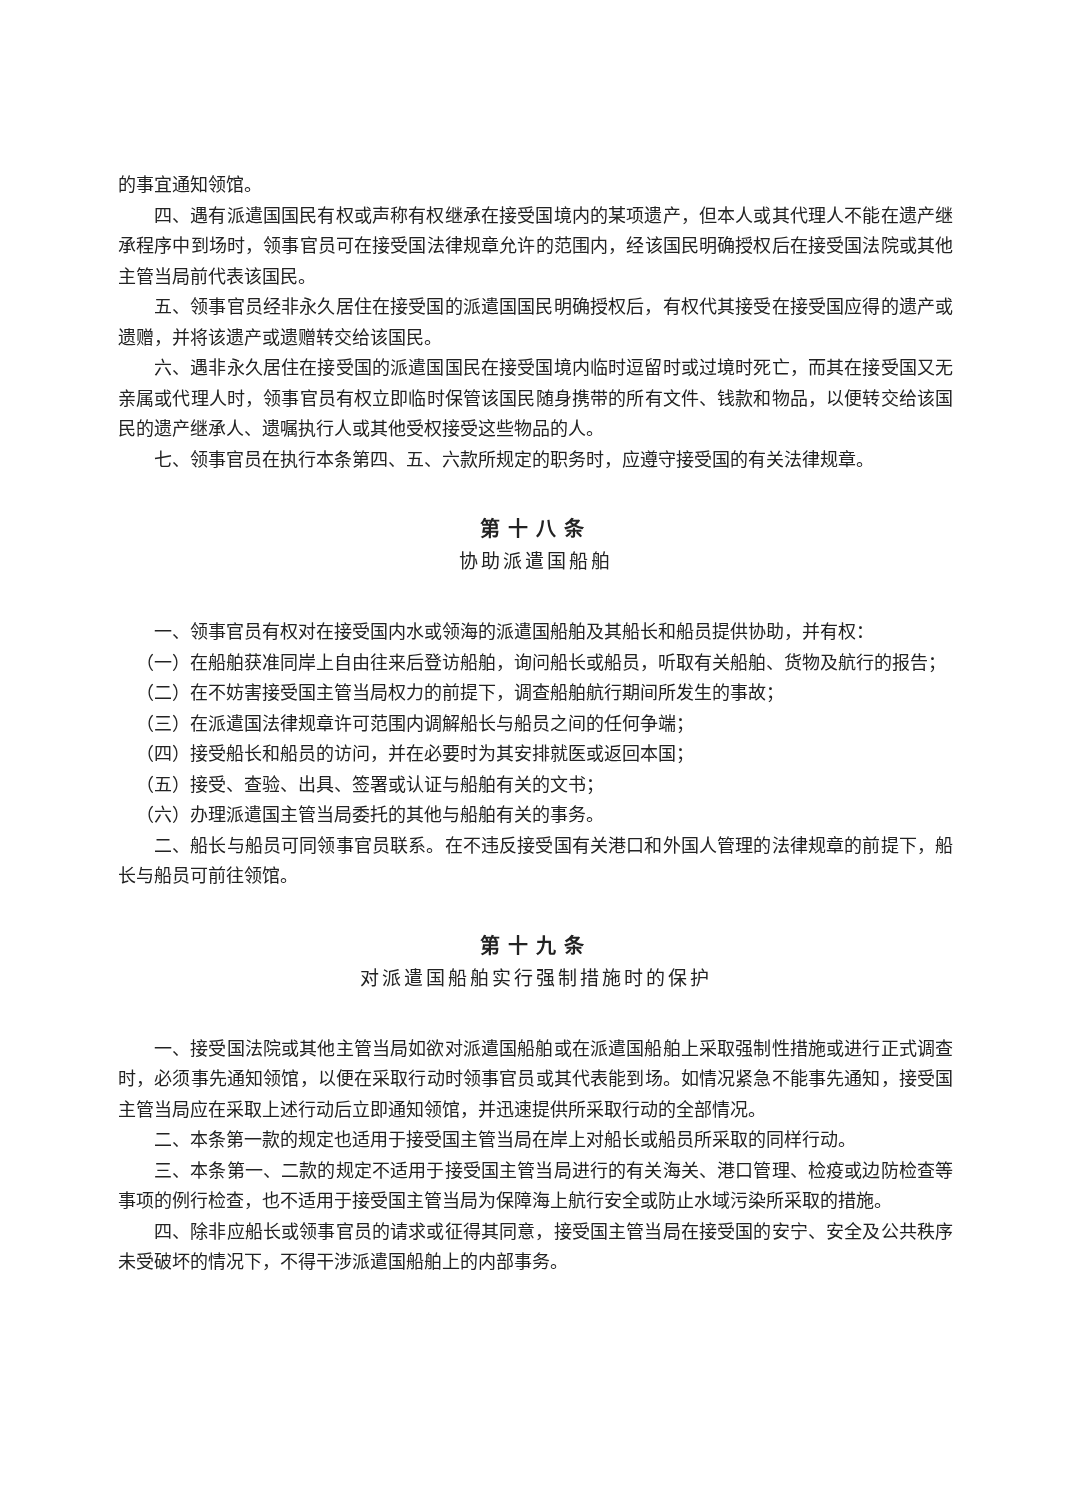的事宜通知领馆。
四、遇有派遣国国民有权或声称有权继承在接受国境内的某项遗产，但本人或其代理人不能在遗产继承程序中到场时，领事官员可在接受国法律规章允许的范围内，经该国民明确授权后在接受国法院或其他主管当局前代表该国民。
五、领事官员经非永久居住在接受国的派遣国国民明确授权后，有权代其接受在接受国应得的遗产或遗赠，并将该遗产或遗赠转交给该国民。
六、遇非永久居住在接受国的派遣国国民在接受国境内临时逗留时或过境时死亡，而其在接受国又无亲属或代理人时，领事官员有权立即临时保管该国民随身携带的所有文件、钱款和物品，以便转交给该国民的遗产继承人、遗嘱执行人或其他受权接受这些物品的人。
七、领事官员在执行本条第四、五、六款所规定的职务时，应遵守接受国的有关法律规章。
第十八条
协助派遣国船舶
一、领事官员有权对在接受国内水或领海的派遣国船舶及其船长和船员提供协助，并有权：
（一）在船舶获准同岸上自由往来后登访船舶，询问船长或船员，听取有关船舶、货物及航行的报告；
（二）在不妨害接受国主管当局权力的前提下，调查船舶航行期间所发生的事故；
（三）在派遣国法律规章许可范围内调解船长与船员之间的任何争端；
（四）接受船长和船员的访问，并在必要时为其安排就医或返回本国；
（五）接受、查验、出具、签署或认证与船舶有关的文书；
（六）办理派遣国主管当局委托的其他与船舶有关的事务。
二、船长与船员可同领事官员联系。在不违反接受国有关港口和外国人管理的法律规章的前提下，船长与船员可前往领馆。
第十九条
对派遣国船舶实行强制措施时的保护
一、接受国法院或其他主管当局如欲对派遣国船舶或在派遣国船舶上采取强制性措施或进行正式调查时，必须事先通知领馆，以便在采取行动时领事官员或其代表能到场。如情况紧急不能事先通知，接受国主管当局应在采取上述行动后立即通知领馆，并迅速提供所采取行动的全部情况。
二、本条第一款的规定也适用于接受国主管当局在岸上对船长或船员所采取的同样行动。
三、本条第一、二款的规定不适用于接受国主管当局进行的有关海关、港口管理、检疫或边防检查等事项的例行检查，也不适用于接受国主管当局为保障海上航行安全或防止水域污染所采取的措施。
四、除非应船长或领事官员的请求或征得其同意，接受国主管当局在接受国的安宁、安全及公共秩序未受破坏的情况下，不得干涉派遣国船舶上的内部事务。